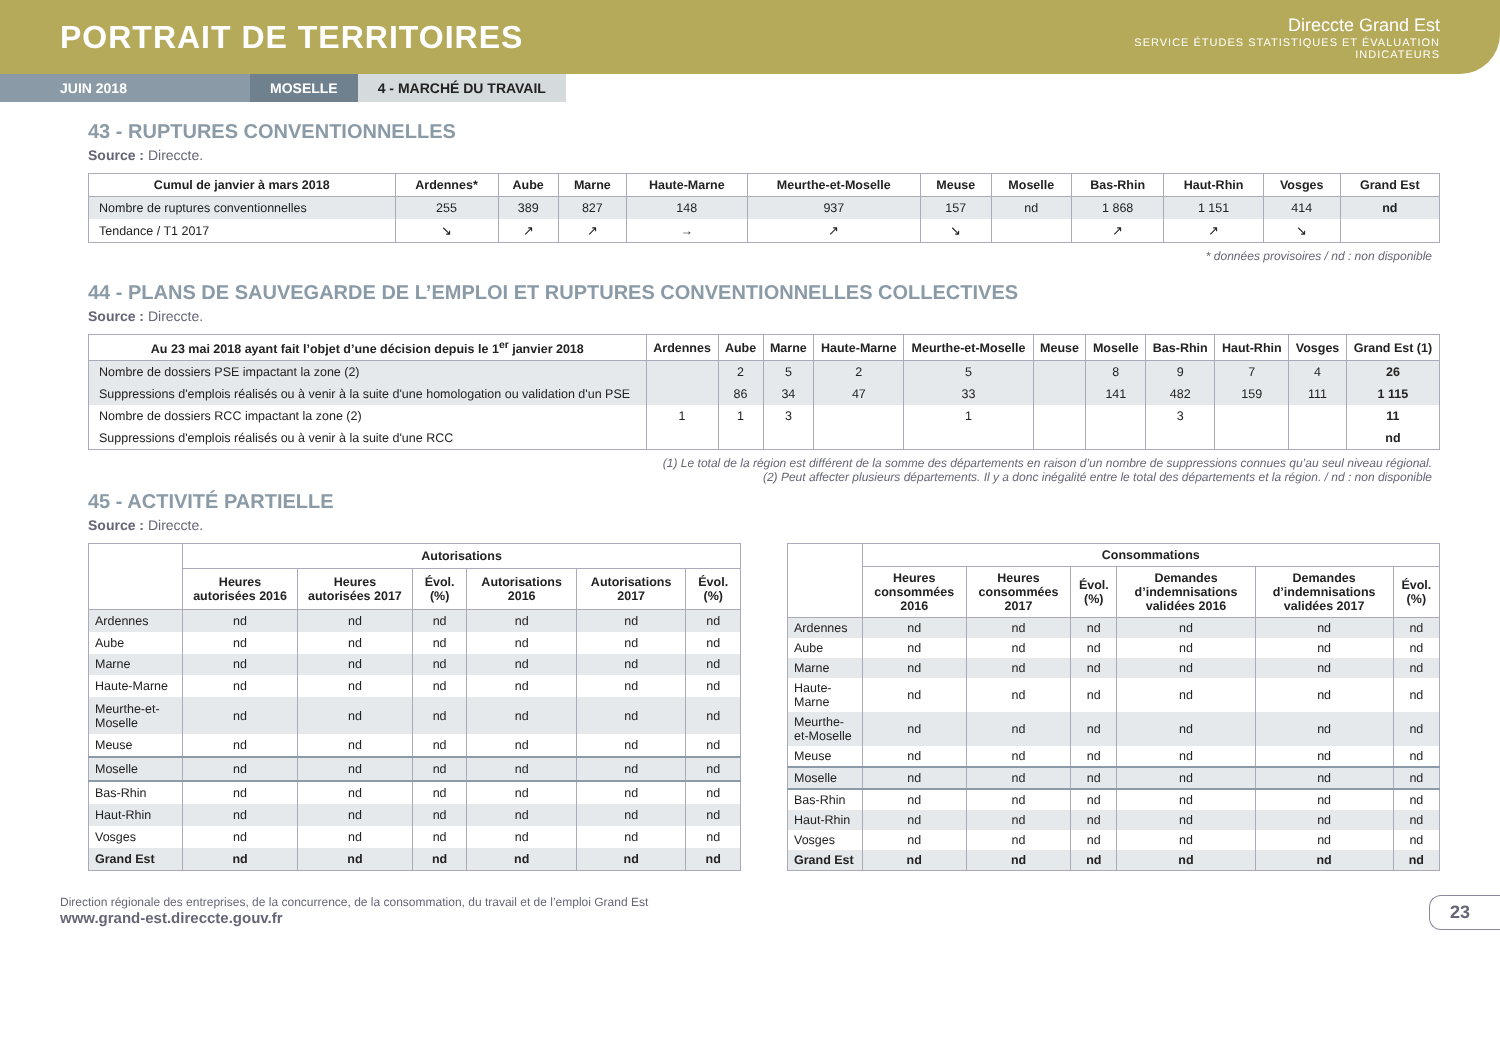PORTRAIT DE TERRITOIRES
Direccte Grand Est
SERVICE ÉTUDES STATISTIQUES ET ÉVALUATION
INDICATEURS
JUIN 2018 MOSELLE 4 - MARCHÉ DU TRAVAIL
43 - RUPTURES CONVENTIONNELLES
Source : Direccte.
| Cumul de janvier à mars 2018 | Ardennes* | Aube | Marne | Haute-Marne | Meurthe-et-Moselle | Meuse | Moselle | Bas-Rhin | Haut-Rhin | Vosges | Grand Est |
| --- | --- | --- | --- | --- | --- | --- | --- | --- | --- | --- | --- |
| Nombre de ruptures conventionnelles | 255 | 389 | 827 | 148 | 937 | 157 | nd | 1 868 | 1 151 | 414 | nd |
| Tendance / T1 2017 | ↘ | ↗ | ↗ | → | ↗ | ↘ | | ↗ | ↗ | ↘ | |
* données provisoires / nd : non disponible
44 - PLANS DE SAUVEGARDE DE L’EMPLOI ET RUPTURES CONVENTIONNELLES COLLECTIVES
Source : Direccte.
| Au 23 mai 2018 ayant fait l’objet d’une décision depuis le 1<sup>er</sup> janvier 2018 | Ardennes | Aube | Marne | Haute-Marne | Meurthe-et-Moselle | Meuse | Moselle | Bas-Rhin | Haut-Rhin | Vosges | Grand Est (1) |
| --- | --- | --- | --- | --- | --- | --- | --- | --- | --- | --- | --- |
| Nombre de dossiers PSE impactant la zone (2) | | 2 | 5 | 2 | 5 | | 8 | 9 | 7 | 4 | 26 |
| Suppressions d'emplois réalisés ou à venir à la suite d'une homologation ou validation d'un PSE | | 86 | 34 | 47 | 33 | | 141 | 482 | 159 | 111 | 1 115 |
| Nombre de dossiers RCC impactant la zone (2) | 1 | 1 | 3 | | 1 | | | 3 | | | 11 |
| Suppressions d'emplois réalisés ou à venir à la suite d'une RCC | | | | | | | | | | | nd |
(1) Le total de la région est différent de la somme des départements en raison d’un nombre de suppressions connues qu’au seul niveau régional.
(2) Peut affecter plusieurs départements. Il y a donc inégalité entre le total des départements et la région. / nd : non disponible
45 - ACTIVITÉ PARTIELLE
Source : Direccte.
| | Autorisations | | | | | |
| --- | --- | --- | --- | --- | --- | --- |
| | Heures autorisées 2016 | Heures autorisées 2017 | Évol. (%) | Autorisations 2016 | Autorisations 2017 | Évol. (%) |
| Ardennes | nd | nd | nd | nd | nd | nd |
| Aube | nd | nd | nd | nd | nd | nd |
| Marne | nd | nd | nd | nd | nd | nd |
| Haute-Marne | nd | nd | nd | nd | nd | nd |
| Meurthe-et-Moselle | nd | nd | nd | nd | nd | nd |
| Meuse | nd | nd | nd | nd | nd | nd |
| Moselle | nd | nd | nd | nd | nd | nd |
| Bas-Rhin | nd | nd | nd | nd | nd | nd |
| Haut-Rhin | nd | nd | nd | nd | nd | nd |
| Vosges | nd | nd | nd | nd | nd | nd |
| Grand Est | nd | nd | nd | nd | nd | nd |
| | Consommations | | | | | |
| --- | --- | --- | --- | --- | --- | --- |
| | Heures consommées 2016 | Heures consommées 2017 | Évol. (%) | Demandes d’indemnisations validées 2016 | Demandes d’indemnisations validées 2017 | Évol. (%) |
| Ardennes | nd | nd | nd | nd | nd | nd |
| Aube | nd | nd | nd | nd | nd | nd |
| Marne | nd | nd | nd | nd | nd | nd |
| Haute-Marne | nd | nd | nd | nd | nd | nd |
| Meurthe-et-Moselle | nd | nd | nd | nd | nd | nd |
| Meuse | nd | nd | nd | nd | nd | nd |
| Moselle | nd | nd | nd | nd | nd | nd |
| Bas-Rhin | nd | nd | nd | nd | nd | nd |
| Haut-Rhin | nd | nd | nd | nd | nd | nd |
| Vosges | nd | nd | nd | nd | nd | nd |
| Grand Est | nd | nd | nd | nd | nd | nd |
Direction régionale des entreprises, de la concurrence, de la consommation, du travail et de l’emploi Grand Est
www.grand-est.direccte.gouv.fr
23